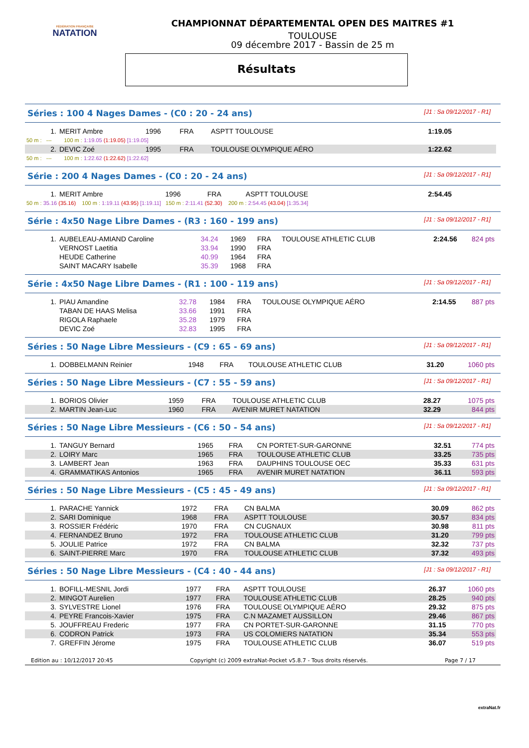FÉDÉRATION FRANÇAISE
NATATION
CHAMPIONNAT DÉPARTEMENTAL OPEN DES MAITRES #1
TOULOUSE
09 décembre 2017 - Bassin de 25 m
Résultats
Séries : 100 4 Nages Dames - (C0 : 20 - 24 ans) [J1 : Sa 09/12/2017 - R1]
| 1. | MERIT Ambre | 1996 | FRA | ASPTT TOULOUSE | 1:19.05 | |
| 50 m : --- 100 m : 1:19.05 (1:19.05) [1:19.05] | | | | | | |
| 2. | DEVIC Zoé | 1995 | FRA | TOULOUSE OLYMPIQUE AÉRO | 1:22.62 | |
| 50 m : --- 100 m : 1:22.62 (1:22.62) [1:22.62] | | | | | | |
Série : 200 4 Nages Dames - (C0 : 20 - 24 ans) [J1 : Sa 09/12/2017 - R1]
| 1. | MERIT Ambre | 1996 | FRA | ASPTT TOULOUSE | 2:54.45 | |
| 50 m : 35.16 (35.16) 100 m : 1:19.11 (43.95) [1:19.11] 150 m : 2:11.41 (52.30) 200 m : 2:54.45 (43.04) [1:35.34] | | | | | | |
Série : 4x50 Nage Libre Dames - (R3 : 160 - 199 ans) [J1 : Sa 09/12/2017 - R1]
| 1. | AUBELEAU-AMIAND Caroline | 34.24 | 1969 | FRA | TOULOUSE ATHLETIC CLUB | 2:24.56 | 824 pts |
| | VERNOST Laetitia | 33.94 | 1990 | FRA | | | |
| | HEUDE Catherine | 40.99 | 1964 | FRA | | | |
| | SAINT MACARY Isabelle | 35.39 | 1968 | FRA | | | |
Série : 4x50 Nage Libre Dames - (R1 : 100 - 119 ans) [J1 : Sa 09/12/2017 - R1]
| 1. | PIAU Amandine | 32.78 | 1984 | FRA | TOULOUSE OLYMPIQUE AÉRO | 2:14.55 | 887 pts |
| | TABAN DE HAAS Melisa | 33.66 | 1991 | FRA | | | |
| | RIGOLA Raphaele | 35.28 | 1979 | FRA | | | |
| | DEVIC Zoé | 32.83 | 1995 | FRA | | | |
Séries : 50 Nage Libre Messieurs - (C9 : 65 - 69 ans) [J1 : Sa 09/12/2017 - R1]
| 1. | DOBBELMANN Reinier | 1948 | FRA | TOULOUSE ATHLETIC CLUB | 31.20 | 1060 pts |
Séries : 50 Nage Libre Messieurs - (C7 : 55 - 59 ans) [J1 : Sa 09/12/2017 - R1]
| 1. | BORIOS Olivier | 1959 | FRA | TOULOUSE ATHLETIC CLUB | 28.27 | 1075 pts |
| 2. | MARTIN Jean-Luc | 1960 | FRA | AVENIR MURET NATATION | 32.29 | 844 pts |
Séries : 50 Nage Libre Messieurs - (C6 : 50 - 54 ans) [J1 : Sa 09/12/2017 - R1]
| 1. | TANGUY Bernard | 1965 | FRA | CN PORTET-SUR-GARONNE | 32.51 | 774 pts |
| 2. | LOIRY Marc | 1965 | FRA | TOULOUSE ATHLETIC CLUB | 33.25 | 735 pts |
| 3. | LAMBERT Jean | 1963 | FRA | DAUPHINS TOULOUSE OEC | 35.33 | 631 pts |
| 4. | GRAMMATIKAS Antonios | 1965 | FRA | AVENIR MURET NATATION | 36.11 | 593 pts |
Séries : 50 Nage Libre Messieurs - (C5 : 45 - 49 ans) [J1 : Sa 09/12/2017 - R1]
| 1. | PARACHE Yannick | 1972 | FRA | CN BALMA | 30.09 | 862 pts |
| 2. | SARI Dominique | 1968 | FRA | ASPTT TOULOUSE | 30.57 | 834 pts |
| 3. | ROSSIER Frédéric | 1970 | FRA | CN CUGNAUX | 30.98 | 811 pts |
| 4. | FERNANDEZ Bruno | 1972 | FRA | TOULOUSE ATHLETIC CLUB | 31.20 | 799 pts |
| 5. | JOULIE Patrice | 1972 | FRA | CN BALMA | 32.32 | 737 pts |
| 6. | SAINT-PIERRE Marc | 1970 | FRA | TOULOUSE ATHLETIC CLUB | 37.32 | 493 pts |
Séries : 50 Nage Libre Messieurs - (C4 : 40 - 44 ans) [J1 : Sa 09/12/2017 - R1]
| 1. | BOFILL-MESNIL Jordi | 1977 | FRA | ASPTT TOULOUSE | 26.37 | 1060 pts |
| 2. | MINGOT Aurelien | 1977 | FRA | TOULOUSE ATHLETIC CLUB | 28.25 | 940 pts |
| 3. | SYLVESTRE Lionel | 1976 | FRA | TOULOUSE OLYMPIQUE AÉRO | 29.32 | 875 pts |
| 4. | PEYRE Francois-Xavier | 1975 | FRA | C.N MAZAMET AUSSILLON | 29.46 | 867 pts |
| 5. | JOUFFREAU Frederic | 1977 | FRA | CN PORTET-SUR-GARONNE | 31.15 | 770 pts |
| 6. | CODRON Patrick | 1973 | FRA | US COLOMIERS NATATION | 35.34 | 553 pts |
| 7. | GREFFIN Jérome | 1975 | FRA | TOULOUSE ATHLETIC CLUB | 36.07 | 519 pts |
Edition au : 10/12/2017 20:45 Copyright (c) 2009 extraNat-Pocket v5.8.7 - Tous droits réservés. Page 7 / 17
extraNat.fr